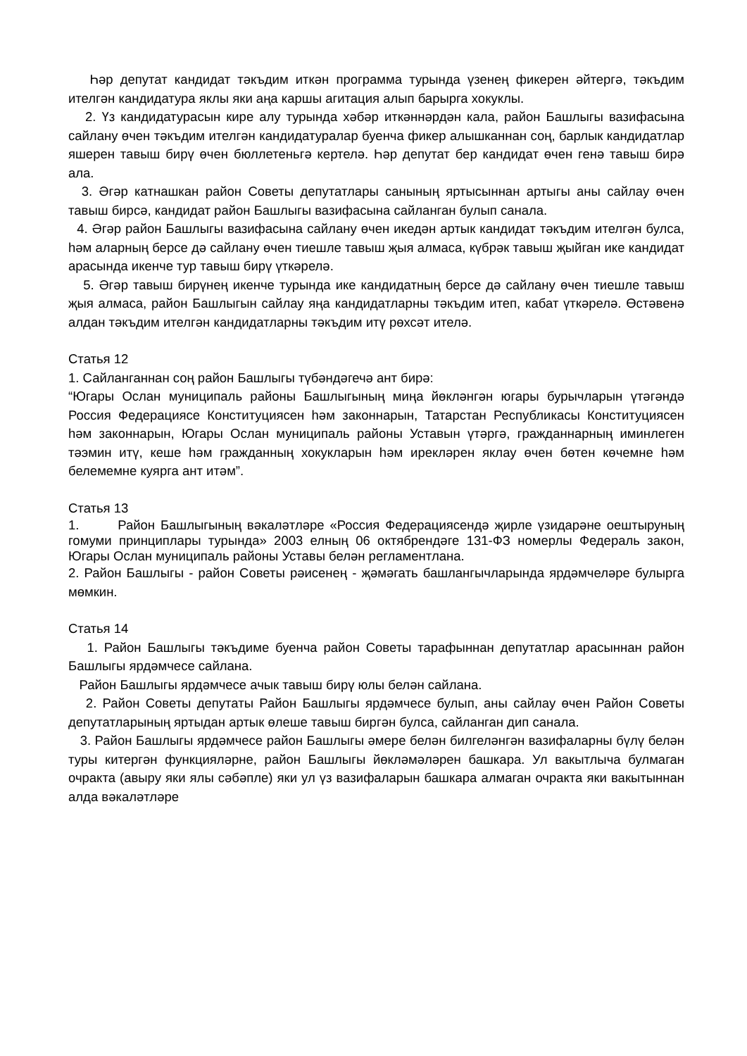Һәр депутат кандидат тәкъдим иткән программа турында үзенең фикерен әйтергә, тәкъдим ителгән кандидатура яклы яки аңа каршы агитация алып барырга хокуклы.
2. Үз кандидатурасын кире алу турында хәбәр иткәннәрдән кала, район Башлыгы вазифасына сайлану өчен тәкъдим ителгән кандидатуралар буенча фикер алышканнан соң, барлык кандидатлар яшерен тавыш бирү өчен бюллетеньгә кертелә. Һәр депутат бер кандидат өчен генә тавыш бирә ала.
3. Әгәр катнашкан район Советы депутатлары санының яртысыннан артыгы аны сайлау өчен тавыш бирсә, кандидат район Башлыгы вазифасына сайланган булып санала.
4. Әгәр район Башлыгы вазифасына сайлану өчен икедән артык кандидат тәкъдим ителгән булса, һәм аларның берсе дә сайлану өчен тиешле тавыш җыя алмаса, күбрәк тавыш җыйган ике кандидат арасында икенче тур тавыш бирү үткәрелә.
5. Әгәр тавыш бирүнең икенче турында ике кандидатның берсе дә сайлану өчен тиешле тавыш җыя алмаса, район Башлыгын сайлау яңа кандидатларны тәкъдим итеп, кабат үткәрелә. Өстәвенә алдан тәкъдим ителгән кандидатларны тәкъдим итү рөхсәт ителә.
Статья 12
1. Сайланганнан соң район Башлыгы түбәндәгечә ант бирә:
“Югары Ослан муниципаль районы Башлыгының миңа йөкләнгән югары бурычларын үтәгәндә Россия Федерациясе Конституциясен һәм законнарын, Татарстан Республикасы Конституциясен һәм законнарын, Югары Ослан муниципаль районы Уставын үтәргә, гражданнарның иминлеген тәэмин итү, кеше һәм гражданның хокукларын һәм ирекләрен яклау өчен бөтен көчемне һәм белемемне куярга ант итәм”.
Статья 13
1. Район Башлыгының вәкаләтләре «Россия Федерациясендә җирле үзидарәне оештыруның гомуми принциплары турында» 2003 елның 06 октябрендәге 131-ФЗ номерлы Федераль закон, Югары Ослан муниципаль районы Уставы белән регламентлана.
2. Район Башлыгы - район Советы рәисенең - җәмәгать башлангычларында ярдәмчеләре булырга мөмкин.
Статья 14
1. Район Башлыгы тәкъдиме буенча район Советы тарафыннан депутатлар арасыннан район Башлыгы ярдәмчесе сайлана.
Район Башлыгы ярдәмчесе ачык тавыш бирү юлы белән сайлана.
2. Район Советы депутаты Район Башлыгы ярдәмчесе булып, аны сайлау өчен Район Советы депутатларының яртыдан артык өлеше тавыш биргән булса, сайланган дип санала.
3. Район Башлыгы ярдәмчесе район Башлыгы әмере белән билгеләнгән вазифаларны бүлү белән туры китергән функцияләрне, район Башлыгы йөкләмәләрен башкара. Ул вакытлыча булмаган очракта (авыру яки ялы сәбәпле) яки ул үз вазифаларын башкара алмаган очракта яки вакытыннан алда вәкаләтләре